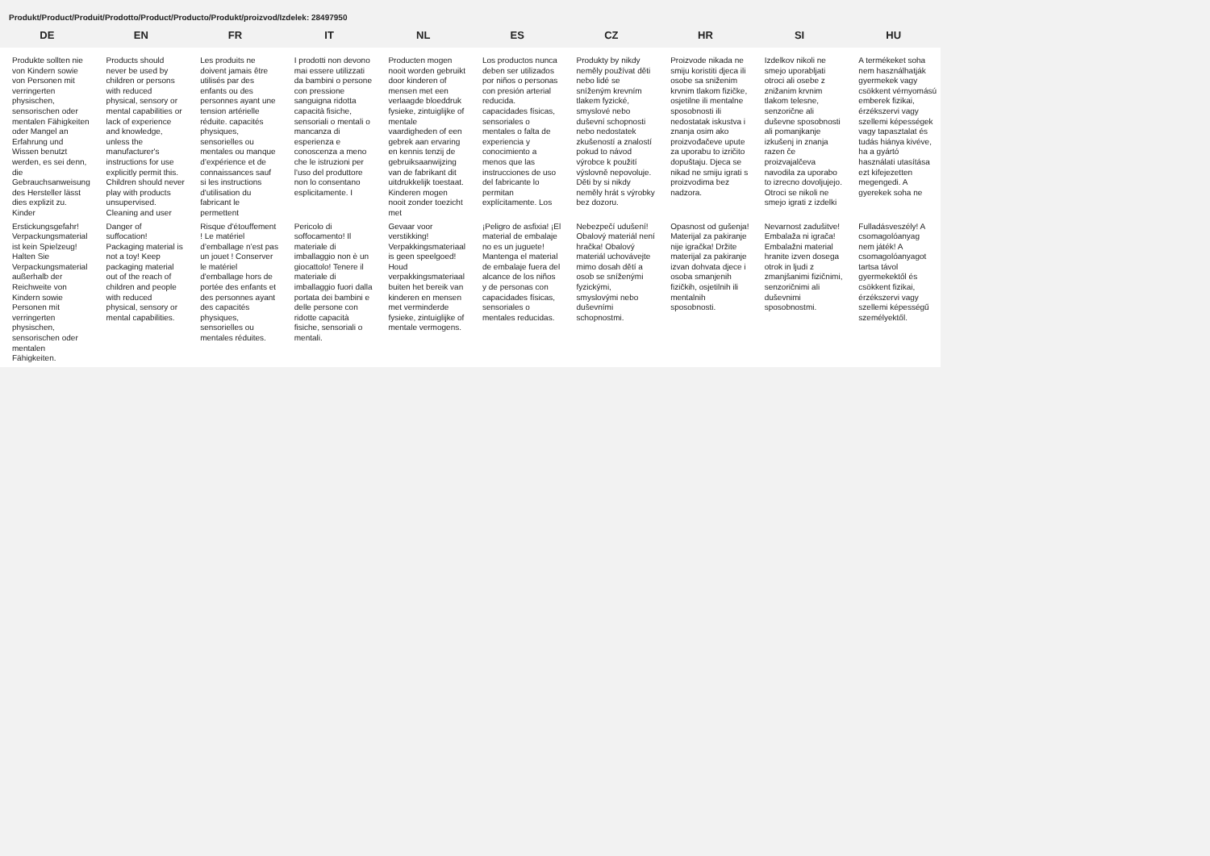Produkt/Product/Produit/Prodotto/Product/Producto/Produkt/proizvod/Izdelek: 28497950
| DE | EN | FR | IT | NL | ES | CZ | HR | SI | HU |
| --- | --- | --- | --- | --- | --- | --- | --- | --- | --- |
| Produkte sollten nie von Kindern sowie von Personen mit verringerten physischen, sensorischen oder mentalen Fähigkeiten oder Mangel an Erfahrung und Wissen benutzt werden, es sei denn, die Gebrauchsanweisung des Hersteller lässt dies explizit zu. Kinder | Products should never be used by children or persons with reduced physical, sensory or mental capabilities or lack of experience and knowledge, unless the manufacturer's instructions for use explicitly permit this. Children should never play with products unsupervised. Cleaning and user | Les produits ne doivent jamais être utilisés par des enfants ou des personnes ayant une tension artérielle réduite. capacités physiques, sensorielles ou mentales ou manque d’expérience et de connaissances sauf si les instructions d'utilisation du fabricant le permettent | I prodotti non devono mai essere utilizzati da bambini o persone con pressione sanguigna ridotta capacità fisiche, sensoriali o mentali o mancanza di esperienza e conoscenza a meno che le istruzioni per l'uso del produttore non lo consentano esplicitamente. I | Producten mogen nooit worden gebruikt door kinderen of mensen met een verlaagde bloeddruk fysieke, zintuiglijke of mentale vaardigheden of een gebrek aan ervaring en kennis tenzij de gebruiksaanwijzing van de fabrikant dit uitdrukkelijk toestaat. Kinderen mogen nooit zonder toezicht met | Los productos nunca deben ser utilizados por niños o personas con presión arterial reducida. capacidades físicas, sensoriales o mentales o falta de experiencia y conocimiento a menos que las instrucciones de uso del fabricante lo permitan explícitamente. Los | Produkty by nikdy neměly používat děti nebo lidé se sníženým krevním tlakem fyzické, smyslové nebo duševní schopnosti nebo nedostatek zkušeností a znalostí pokud to návod výrobce k použití výslovně nepovoluje. Děti by si nikdy neměly hrát s výrobky bez dozoru. | Proizvode nikada ne smiju koristiti djeca ili osobe sa sniženim krvnim tlakom fizičke, osjetilne ili mentalne sposobnosti ili nedostatak iskustva i znanja osim ako proizvođačeve upute za uporabu to izričito dopuštaju. Djeca se nikad ne smiju igrati s proizvodima bez nadzora. | Izdelkov nikoli ne smejo uporabljati otroci ali osebe z znižanim krvnim tlakom telesne, senzorične ali duševne sposobnosti ali pomanjkanje izkušenj in znanja razen če proizvajalčeva navodila za uporabo to izrecno dovoljujejo. Otroci se nikoli ne smejo igrati z izdelki | A termékeket soha nem használhatják gyermekek vagy csökkent vérnyomású emberek fizikai, érzékszervi vagy szellemi képességek vagy tapasztalat és tudás hiánya kivéve, ha a gyártó használati utasítása ezt kifejezetten megengedi. A gyerekek soha ne |
| Erstickungsgefahr! Verpackungsmaterial ist kein Spielzeug! Halten Sie Verpackungsmaterial außerhalb der Reichweite von Kindern sowie Personen mit verringerten physischen, sensorischen oder mentalen Fähigkeiten. | Danger of suffocation! Packaging material is not a toy! Keep packaging material out of the reach of children and people with reduced physical, sensory or mental capabilities. | Risque d'étouffement ! Le matériel d’emballage n’est pas un jouet ! Conserver le matériel d'emballage hors de portée des enfants et des personnes ayant des capacités physiques, sensorielles ou mentales réduites. | Pericolo di soffocamento! Il materiale di imballaggio non è un giocattolo! Tenere il materiale di imballaggio fuori dalla portata dei bambini e delle persone con ridotte capacità fisiche, sensoriali o mentali. | Gevaar voor verstikking! Verpakkingsmateriaal is geen speelgoed! Houd verpakkingsmateriaal buiten het bereik van kinderen en mensen met verminderde fysieke, zintuiglijke of mentale vermogens. | ¡Peligro de asfixia! ¡El material de embalaje no es un juguete! Mantenga el material de embalaje fuera del alcance de los niños y de personas con capacidades físicas, sensoriales o mentales reducidas. | Nebezpečí udušení! Obalový materiál není hračka! Obalový materiál uchovávejte mimo dosah dětí a osob se sníženými fyzickými, smyslovými nebo duševními schopnostmi. | Opasnost od gušenja! Materijal za pakiranje nije igračka! Držite materijal za pakiranje izvan dohvata djece i osoba smanjenih fizičkih, osjetilnih ili mentalnih sposobnosti. | Nevarnost zadušitve! Embalaža ni igrača! Embalažni material hranite izven dosega otrok in ljudi z zmanjšanimi fizičnimi, senzoričnimi ali duševnimi sposobnostmi. | Fulladásveszély! A csomagolóanyag nem játék! A csomagolóanyagot tartsa távol gyermekektől és csökkent fizikai, érzékszervi vagy szellemi képességű személyektől. |